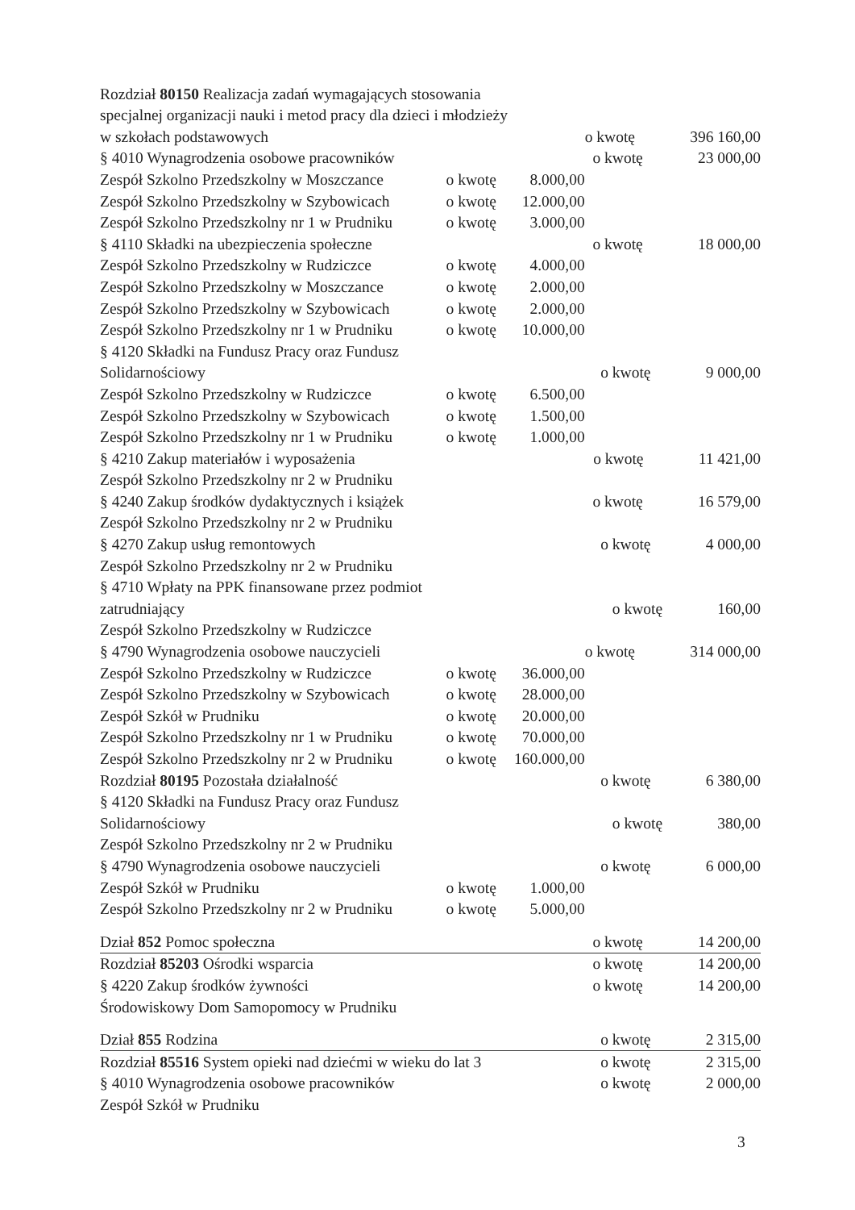| Rozdział 80150 Realizacja zadań wymagających stosowania | | | |
| specjalnej organizacji nauki i metod pracy dla dzieci i młodzieży | | | |
| w szkołach podstawowych | | | o kwotę 396 160,00 |
| § 4010 Wynagrodzenia osobowe pracowników | | | o kwotę 23 000,00 |
| Zespół Szkolno Przedszkolny w Moszczance | o kwotę | 8.000,00 | |
| Zespół Szkolno Przedszkolny w Szybowicach | o kwotę | 12.000,00 | |
| Zespół Szkolno Przedszkolny nr 1 w Prudniku | o kwotę | 3.000,00 | |
| § 4110 Składki na ubezpieczenia społeczne | | | o kwotę 18 000,00 |
| Zespół Szkolno Przedszkolny w Rudziczce | o kwotę | 4.000,00 | |
| Zespół Szkolno Przedszkolny w Moszczance | o kwotę | 2.000,00 | |
| Zespół Szkolno Przedszkolny w Szybowicach | o kwotę | 2.000,00 | |
| Zespół Szkolno Przedszkolny nr 1 w Prudniku | o kwotę | 10.000,00 | |
| § 4120 Składki na Fundusz Pracy oraz Fundusz | | | |
| Solidarnościowy | | | o kwotę 9 000,00 |
| Zespół Szkolno Przedszkolny w Rudziczce | o kwotę | 6.500,00 | |
| Zespół Szkolno Przedszkolny w Szybowicach | o kwotę | 1.500,00 | |
| Zespół Szkolno Przedszkolny nr 1 w Prudniku | o kwotę | 1.000,00 | |
| § 4210 Zakup materiałów i wyposażenia | | | o kwotę 11 421,00 |
| Zespół Szkolno Przedszkolny nr 2 w Prudniku | | | |
| § 4240 Zakup środków dydaktycznych i książek | | | o kwotę 16 579,00 |
| Zespół Szkolno Przedszkolny nr 2 w Prudniku | | | |
| § 4270 Zakup usług remontowych | | | o kwotę 4 000,00 |
| Zespół Szkolno Przedszkolny nr 2 w Prudniku | | | |
| § 4710 Wpłaty na PPK finansowane przez podmiot | | | |
| zatrudniający | | | o kwotę 160,00 |
| Zespół Szkolno Przedszkolny w Rudziczce | | | |
| § 4790 Wynagrodzenia osobowe nauczycieli | | | o kwotę 314 000,00 |
| Zespół Szkolno Przedszkolny w Rudziczce | o kwotę | 36.000,00 | |
| Zespół Szkolno Przedszkolny w Szybowicach | o kwotę | 28.000,00 | |
| Zespół Szkół w Prudniku | o kwotę | 20.000,00 | |
| Zespół Szkolno Przedszkolny nr 1 w Prudniku | o kwotę | 70.000,00 | |
| Zespół Szkolno Przedszkolny nr 2 w Prudniku | o kwotę | 160.000,00 | |
| Rozdział 80195 Pozostała działalność | | | o kwotę 6 380,00 |
| § 4120 Składki na Fundusz Pracy oraz Fundusz | | | |
| Solidarnościowy | | | o kwotę 380,00 |
| Zespół Szkolno Przedszkolny nr 2 w Prudniku | | | |
| § 4790 Wynagrodzenia osobowe nauczycieli | | | o kwotę 6 000,00 |
| Zespół Szkół w Prudniku | o kwotę | 1.000,00 | |
| Zespół Szkolno Przedszkolny nr 2 w Prudniku | o kwotę | 5.000,00 | |
| Dział 852 Pomoc społeczna | | | o kwotę 14 200,00 |
| Rozdział 85203 Ośrodki wsparcia | | | o kwotę 14 200,00 |
| § 4220 Zakup środków żywności | | | o kwotę 14 200,00 |
| Środowiskowy Dom Samopomocy w Prudniku | | | |
| Dział 855 Rodzina | | | o kwotę 2 315,00 |
| Rozdział 85516 System opieki nad dziećmi w wieku do lat 3 | | | o kwotę 2 315,00 |
| § 4010 Wynagrodzenia osobowe pracowników | | | o kwotę 2 000,00 |
| Zespół Szkół w Prudniku | | | |
3